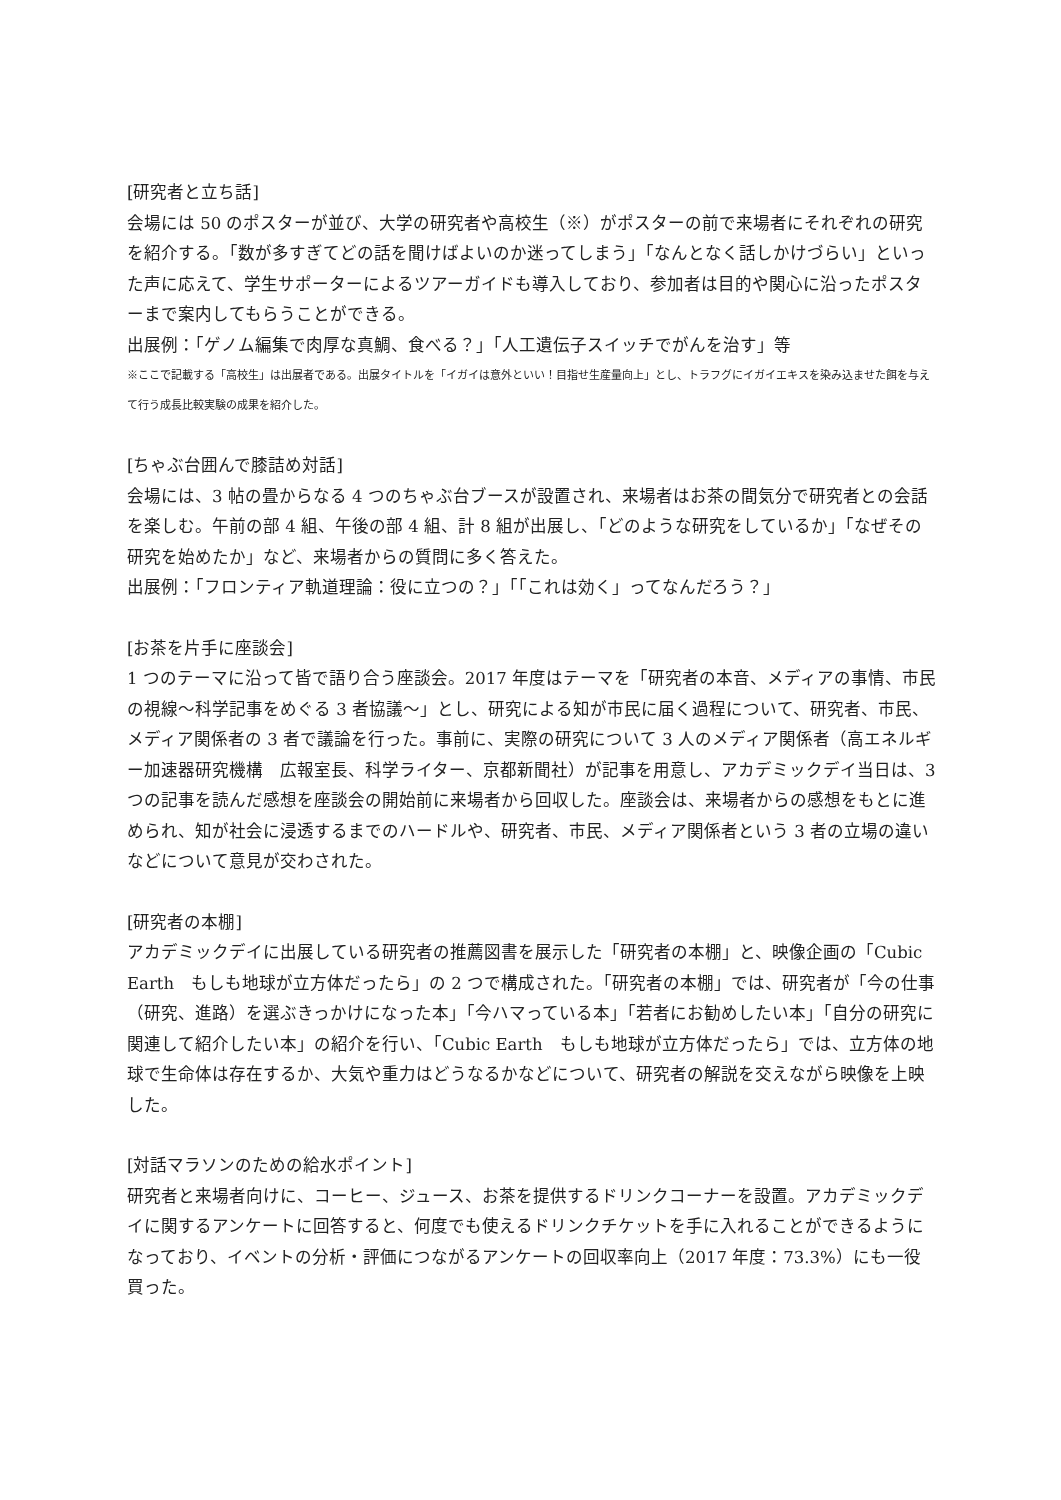[研究者と立ち話]
会場には 50 のポスターが並び、大学の研究者や高校生（※）がポスターの前で来場者にそれぞれの研究を紹介する。「数が多すぎてどの話を聞けばよいのか迷ってしまう」「なんとなく話しかけづらい」といった声に応えて、学生サポーターによるツアーガイドも導入しており、参加者は目的や関心に沿ったポスターまで案内してもらうことができる。
出展例：「ゲノム編集で肉厚な真鯛、食べる？」「人工遺伝子スイッチでがんを治す」等
※ここで記載する「高校生」は出展者である。出展タイトルを「イガイは意外といい！目指せ生産量向上」とし、トラフグにイガイエキスを染み込ませた餌を与えて行う成長比較実験の成果を紹介した。
[ちゃぶ台囲んで膝詰め対話]
会場には、3 帖の畳からなる 4 つのちゃぶ台ブースが設置され、来場者はお茶の間気分で研究者との会話を楽しむ。午前の部 4 組、午後の部 4 組、計 8 組が出展し、「どのような研究をしているか」「なぜその研究を始めたか」など、来場者からの質問に多く答えた。
出展例：「フロンティア軌道理論：役に立つの？」「「これは効く」ってなんだろう？」
[お茶を片手に座談会]
1 つのテーマに沿って皆で語り合う座談会。2017 年度はテーマを「研究者の本音、メディアの事情、市民の視線〜科学記事をめぐる 3 者協議〜」とし、研究による知が市民に届く過程について、研究者、市民、メディア関係者の 3 者で議論を行った。事前に、実際の研究について 3 人のメディア関係者（高エネルギー加速器研究機構　広報室長、科学ライター、京都新聞社）が記事を用意し、アカデミックデイ当日は、3 つの記事を読んだ感想を座談会の開始前に来場者から回収した。座談会は、来場者からの感想をもとに進められ、知が社会に浸透するまでのハードルや、研究者、市民、メディア関係者という 3 者の立場の違いなどについて意見が交わされた。
[研究者の本棚]
アカデミックデイに出展している研究者の推薦図書を展示した「研究者の本棚」と、映像企画の「Cubic Earth　もしも地球が立方体だったら」の 2 つで構成された。「研究者の本棚」では、研究者が「今の仕事（研究、進路）を選ぶきっかけになった本」「今ハマっている本」「若者にお勧めしたい本」「自分の研究に関連して紹介したい本」の紹介を行い、「Cubic Earth　もしも地球が立方体だったら」では、立方体の地球で生命体は存在するか、大気や重力はどうなるかなどについて、研究者の解説を交えながら映像を上映した。
[対話マラソンのための給水ポイント]
研究者と来場者向けに、コーヒー、ジュース、お茶を提供するドリンクコーナーを設置。アカデミックデイに関するアンケートに回答すると、何度でも使えるドリンクチケットを手に入れることができるようになっており、イベントの分析・評価につながるアンケートの回収率向上（2017 年度：73.3%）にも一役買った。